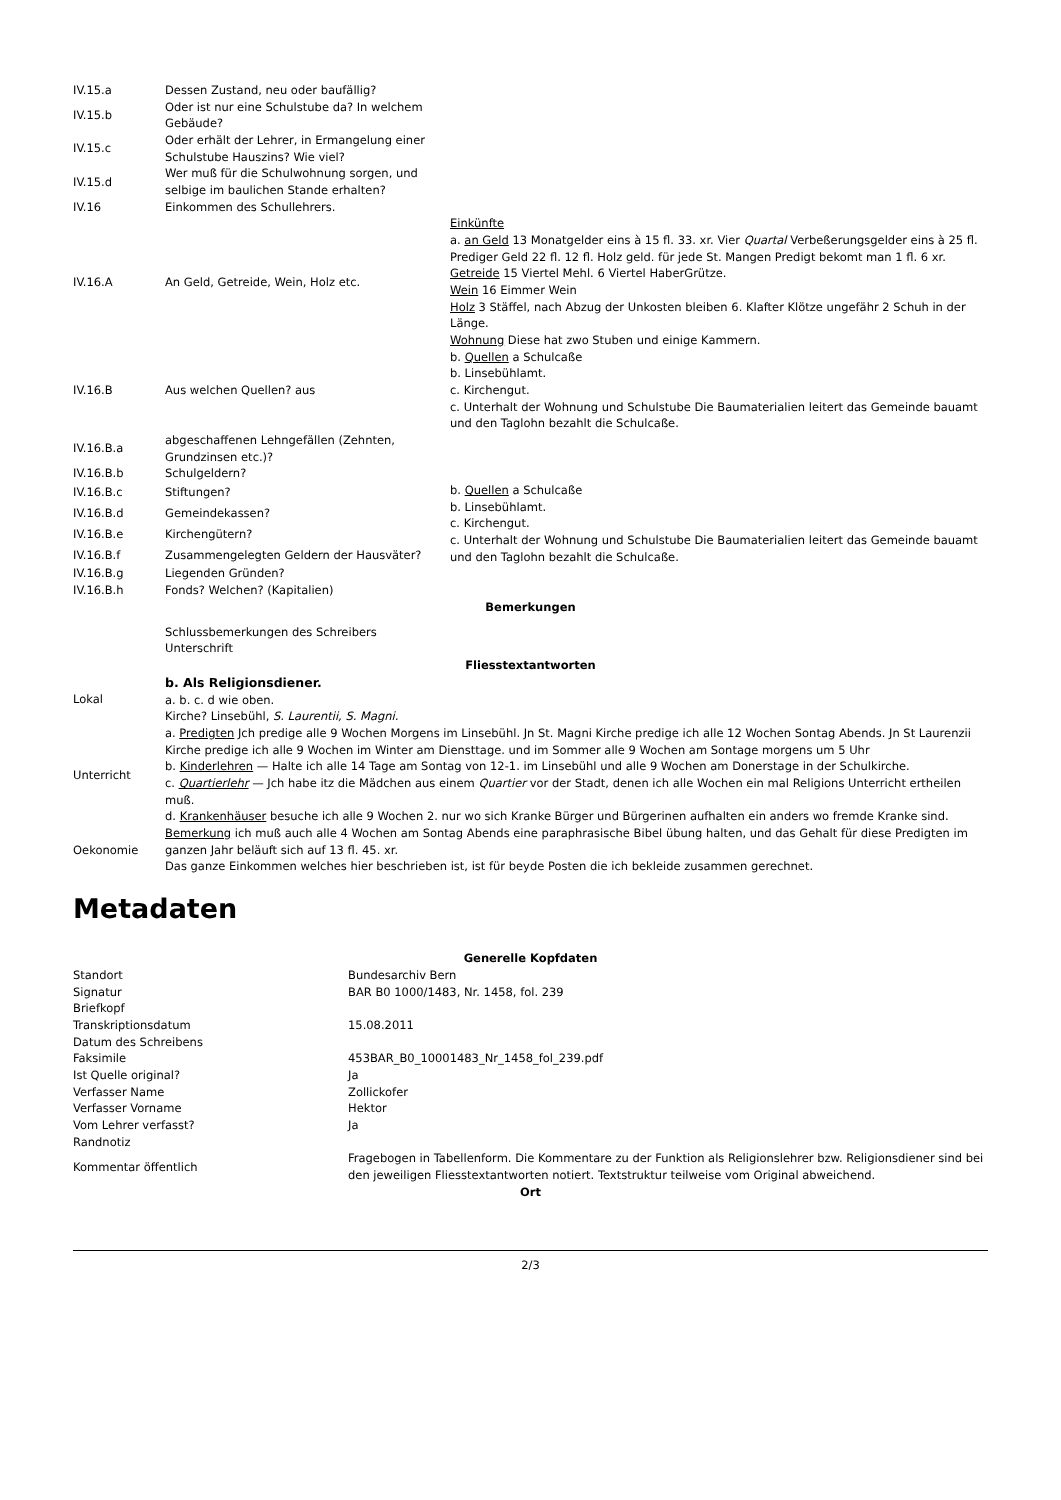| IV.15.a | Dessen Zustand, neu oder baufällig? | |
| IV.15.b | Oder ist nur eine Schulstube da? In welchem Gebäude? | |
| IV.15.c | Oder erhält der Lehrer, in Ermangelung einer Schulstube Hauszins? Wie viel? | |
| IV.15.d | Wer muß für die Schulwohnung sorgen, und selbige im baulichen Stande erhalten? | |
| IV.16 | Einkommen des Schullehrers. | |
| IV.16.A | An Geld, Getreide, Wein, Holz etc. | Einkünfte a. an Geld 13 Monatgelder eins à 15 fl. 33. xr. Vier Quartal Verbeßerungsgelder eins à 25 fl. Prediger Geld 22 fl. 12 fl. Holz geld. für jede St. Mangen Predigt bekomt man 1 fl. 6 xr. Getreide 15 Viertel Mehl. 6 Viertel HaberGrütze. Wein 16 Eimmer Wein Holz 3 Stäffel, nach Abzug der Unkosten bleiben 6. Klafter Klötze ungefähr 2 Schuh in der Länge. Wohnung Diese hat zwo Stuben und einige Kammern. |
| IV.16.B | Aus welchen Quellen? aus | b. Quellen a Schulcaße b. Linsebühlamt. c. Kirchengut. c. Unterhalt der Wohnung und Schulstube Die Baumaterialien leitert das Gemeinde bauamt und den Taglohn bezahlt die Schulcaße. |
| IV.16.B.a | abgeschaffenen Lehngefällen (Zehnten, Grundzinsen etc.)? | |
| IV.16.B.b | Schulgeldern? | |
| IV.16.B.c | Stiftungen? | b. Quellen a Schulcaße b. Linsebühlamt. c. Kirchengut. c. Unterhalt der Wohnung und Schulstube Die Baumaterialien leitert das Gemeinde bauamt und den Taglohn bezahlt die Schulcaße. |
| IV.16.B.d | Gemeindekassen? | |
| IV.16.B.e | Kirchengütern? | |
| IV.16.B.f | Zusammengelegten Geldern der Hausväter? | |
| IV.16.B.g | Liegenden Gründen? | |
| IV.16.B.h | Fonds? Welchen? (Kapitalien) | |
| Bemerkungen | | |
| | Schlussbemerkungen des Schreibers Unterschrift | |
| Fliesstextantworten | | |
| Lokal | b. Als Religionsdiener. a. b. c. d wie oben. Kirche? Linsebühl, S. Laurentii, S. Magni. |
| Unterricht | a. Predigten Jch predige alle 9 Wochen Morgens im Linsebühl. Jn St. Magni Kirche predige ich alle 12 Wochen Sontag Abends. Jn St Laurenzii Kirche predige ich alle 9 Wochen im Winter am Diensttage. und im Sommer alle 9 Wochen am Sontage morgens um 5 Uhr b. Kinderlehren — Halte ich alle 14 Tage am Sontag von 12-1. im Linsebühl und alle 9 Wochen am Donerstage in der Schulkirche. c. Quartierlehr — Jch habe itz die Mädchen aus einem Quartier vor der Stadt, denen ich alle Wochen ein mal Religions Unterricht ertheilen muß. d. Krankenhäuser besuche ich alle 9 Wochen 2. nur wo sich Kranke Bürger und Bürgerinen aufhalten ein anders wo fremde Kranke sind. |
| Oekonomie | Bemerkung ich muß auch alle 4 Wochen am Sontag Abends eine paraphrasische Bibel übung halten, und das Gehalt für diese Predigten im ganzen Jahr beläuft sich auf 13 fl. 45. xr. Das ganze Einkommen welches hier beschrieben ist, ist für beyde Posten die ich bekleide zusammen gerechnet. |
Metadaten
| Generelle Kopfdaten | |
| Standort | Bundesarchiv Bern |
| Signatur | BAR B0 1000/1483, Nr. 1458, fol. 239 |
| Briefkopf | |
| Transkriptionsdatum | 15.08.2011 |
| Datum des Schreibens | |
| Faksimile | 453BAR_B0_10001483_Nr_1458_fol_239.pdf |
| Ist Quelle original? | Ja |
| Verfasser Name | Zollickofer |
| Verfasser Vorname | Hektor |
| Vom Lehrer verfasst? | Ja |
| Randnotiz | |
| Kommentar öffentlich | Fragebogen in Tabellenform. Die Kommentare zu der Funktion als Religionslehrer bzw. Religionsdiener sind bei den jeweiligen Fliesstextantworten notiert. Textstruktur teilweise vom Original abweichend. |
| Ort | |
2/3